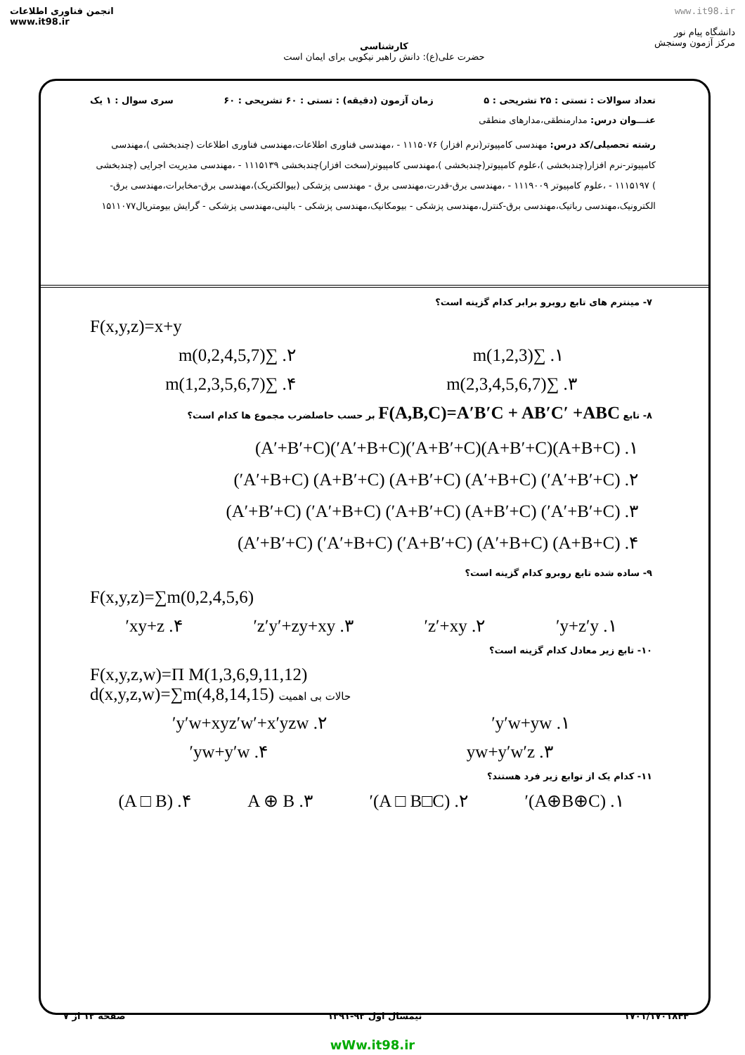انجمن فناوری اطلاعات
www.it98.ir
کارشناسی
حضرت علی(ع): دانش راهبر نیکویی برای ایمان است
www.it98.ir
دانشگاه پیام نور
مرکز آزمون وسنجش
تعداد سوالات : تستی : ۲۵ تشریحی : ۵ زمان آزمون (دقیقه) : تستی : ۶۰ تشریحی : ۶۰ سری سوال : ۱ یک
عنـــوان درس: مدارمنطقی،مدارهای منطقی
رشته تحصیلی/کد درس: مهندسی کامپیوتر(نرم افزار) ۱۱۱۵۰۷۶ - ،مهندسی فناوری اطلاعات،مهندسی فناوری اطلاعات (چندبخشی )،مهندسی کامپیوتر-نرم افزار(چندبخشی )،علوم کامپیوتر(چندبخشی )،مهندسی کامپیوتر(سخت افزار)چندبخشی ۱۱۱۵۱۳۹ - ،مهندسی مدیریت اجرایی (چندبخشی ) ۱۱۱۵۱۹۷ - ،علوم کامپیوتر ۱۱۱۹۰۰۹ - ،مهندسی برق-قدرت،مهندسی برق - مهندسی پزشکی (بیوالکتریک)،مهندسی برق-مخابرات،مهندسی برق-الکترونیک،مهندسی رباتیک،مهندسی برق-کنترل،مهندسی پزشکی - بیومکانیک،مهندسی پزشکی - بالینی،مهندسی پزشکی - گرایش بیومتریال۱۵۱۱۰۷۷
۷- مینترم های تابع روبرو برابر کدام گزینه است؟
F(x,y,z)=x+y
۱. ∑m(1,2,3) ۲. ∑m(0,2,4,5,7)
۳. ∑m(2,3,4,5,6,7) ۴. ∑m(1,2,3,5,6,7)
۸- تابع F(A,B,C)=A′B′C + AB′C′ +ABC بر حسب حاصلضرب مجموع ها کدام است؟
۱. (A+B+C)(A+B′+C)(A+B′+C′)(A′+B+C′)(A′+B′+C)
۲. (A′+B′+C′) (A′+B+C) (A+B′+C) (A+B′+C) (A′+B+C′)
۳. (A′+B′+C′) (A+B′+C) (A+B′+C′) (A′+B+C′) (A′+B′+C)
۴. (A+B+C) (A′+B+C) (A+B′+C′) (A′+B+C′) (A′+B′+C)
۹- ساده شده تابع روبرو کدام گزینه است؟
F(x,y,z)=∑m(0,2,4,5,6)
۱. y+z′y′ ۲. z′+xy′ ۳. z′y′+zy+xy′ ۴. xy+z′
۱۰- تابع زیر معادل کدام گزینه است؟
F(x,y,z,w)=Π M(1,3,6,9,11,12)
d(x,y,z,w)=∑m(4,8,14,15) حالات بی اهمیت
۱. y′w+yw′ ۲. y′w+xyz′w′+x′yzw′
۳. yw+y′w′z ۴. yw+y′w′
۱۱- کدام یک از توابع زیر فرد هستند؟
۱. (A⊕B⊕C)′ ۲. (A □ B□C)′ ۳. A ⊕ B ۴. (A □ B)
۱۷۰۱/۱۷۰۱۸۴۴ نیمسال اول ۹۲-۱۳۹۱ صفحه ۱۲ از ۷
wWw.it98.ir